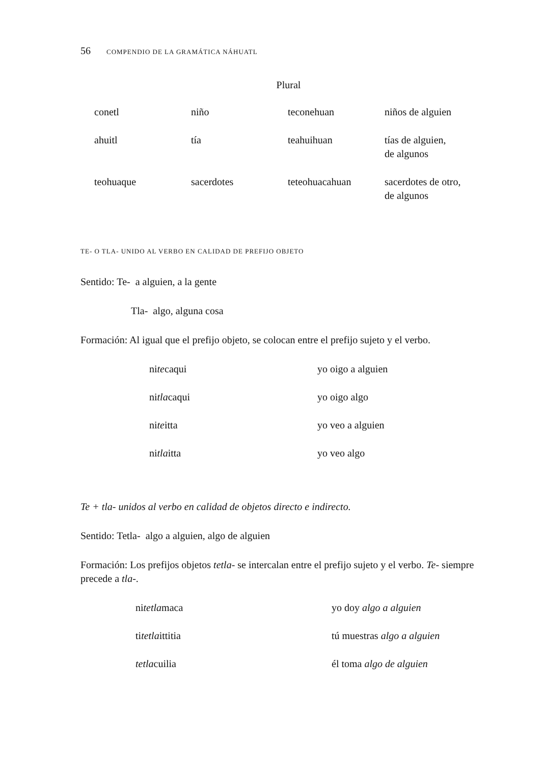56 COMPENDIO DE LA GRAMÁTICA NÁHUATL
Plural
| conetl | niño | teconehuan | niños de alguien |
| ahuitl | tía | teahuihuan | tías de alguien, de algunos |
| teohuaque | sacerdotes | teteohuacahuan | sacerdotes de otro, de algunos |
TE- O TLA- UNIDO AL VERBO EN CALIDAD DE PREFIJO OBJETO
Sentido: Te- a alguien, a la gente
Tla- algo, alguna cosa
Formación: Al igual que el prefijo objeto, se colocan entre el prefijo sujeto y el verbo.
| ni te caqui | yo oigo a alguien |
| ni tla caqui | yo oigo algo |
| ni te itta | yo veo a alguien |
| ni tla itta | yo veo algo |
Te + tla- unidos al verbo en calidad de objetos directo e indirecto.
Sentido: Tetla- algo a alguien, algo de alguien
Formación: Los prefijos objetos tetla- se intercalan entre el prefijo sujeto y el verbo. Te- siempre precede a tla-.
| ni tetla maca | yo doy algo a alguien |
| ti tetla ittitia | tú muestras algo a alguien |
| tetla cuilia | él toma algo de alguien |